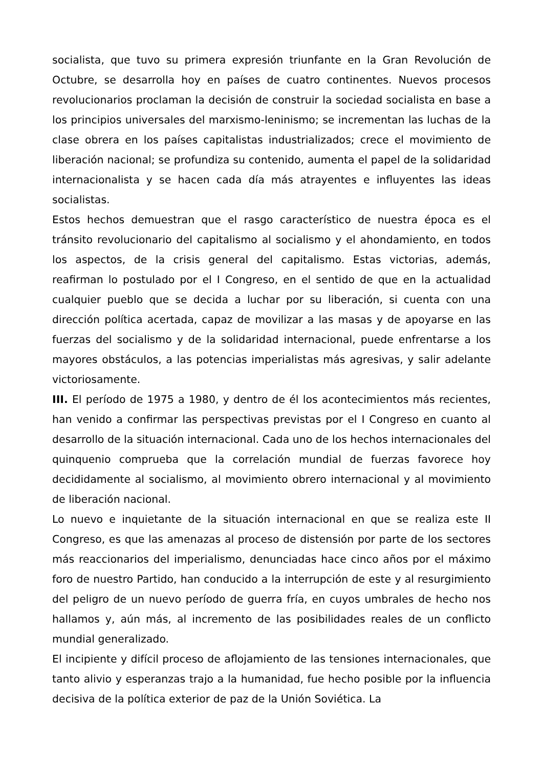socialista, que tuvo su primera expresión triunfante en la Gran Revolución de Octubre, se desarrolla hoy en países de cuatro continentes. Nuevos procesos revolucionarios proclaman la decisión de construir la sociedad socialista en base a los principios universales del marxismo-leninismo; se incrementan las luchas de la clase obrera en los países capitalistas industrializados; crece el movimiento de liberación nacional; se profundiza su contenido, aumenta el papel de la solidaridad internacionalista y se hacen cada día más atrayentes e influyentes las ideas socialistas.
Estos hechos demuestran que el rasgo característico de nuestra época es el tránsito revolucionario del capitalismo al socialismo y el ahondamiento, en todos los aspectos, de la crisis general del capitalismo. Estas victorias, además, reafirman lo postulado por el I Congreso, en el sentido de que en la actualidad cualquier pueblo que se decida a luchar por su liberación, si cuenta con una dirección política acertada, capaz de movilizar a las masas y de apoyarse en las fuerzas del socialismo y de la solidaridad internacional, puede enfrentarse a los mayores obstáculos, a las potencias imperialistas más agresivas, y salir adelante victoriosamente.
III. El período de 1975 a 1980, y dentro de él los acontecimientos más recientes, han venido a confirmar las perspectivas previstas por el I Congreso en cuanto al desarrollo de la situación internacional. Cada uno de los hechos internacionales del quinquenio comprueba que la correlación mundial de fuerzas favorece hoy decididamente al socialismo, al movimiento obrero internacional y al movimiento de liberación nacional.
Lo nuevo e inquietante de la situación internacional en que se realiza este II Congreso, es que las amenazas al proceso de distensión por parte de los sectores más reaccionarios del imperialismo, denunciadas hace cinco años por el máximo foro de nuestro Partido, han conducido a la interrupción de este y al resurgimiento del peligro de un nuevo período de guerra fría, en cuyos umbrales de hecho nos hallamos y, aún más, al incremento de las posibilidades reales de un conflicto mundial generalizado.
El incipiente y difícil proceso de aflojamiento de las tensiones internacionales, que tanto alivio y esperanzas trajo a la humanidad, fue hecho posible por la influencia decisiva de la política exterior de paz de la Unión Soviética. La